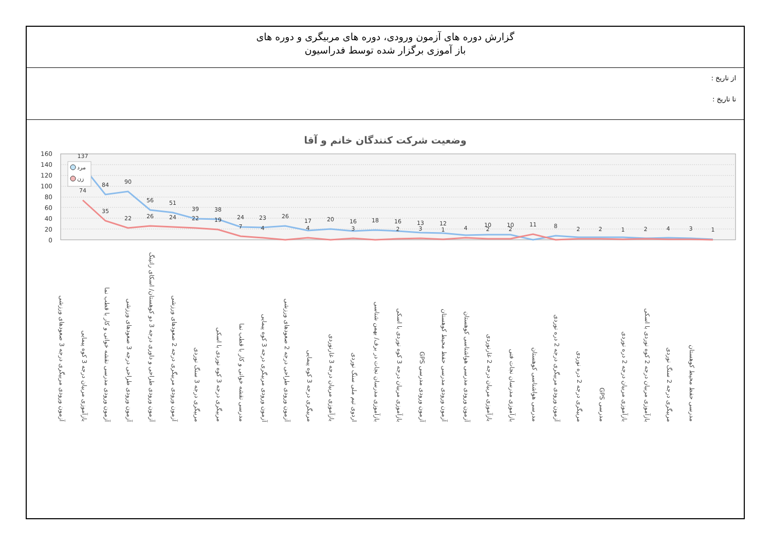گزارش دوره های آزمون ورودی، دوره های مربیگری و دوره های
باز آموزی برگزار شده توسط فدراسیون
از تاریخ :
تا تاریخ :
وضعیت شرکت کنندگان خانم و آقا
160
140
120
100
80
60
40
20
0
137
84
90
56
51
39
38
24
23
26
17
20
16
18
16
13
12
10
10
8
74
35
22
26
24
22
19
7
4
4
3
2
3
1
4
2
2
11
2
2
1
2
4
3
1
مرد
زن
آزمون ورودی مربیگری درجه 3 صعودهای ورزشی
بازآموزی مربیان درجه 3 کوه پیمایی
آزمون ورودی مدرسی نقشه خوانی و کار با قطب نما
آزمون ورودی طراحی درجه 3 صعودهای ورزشی
آزمون ورودی طراحی و داوری درجه 3 دو کوهستان/ اسکای رانینگ
آزمون ورودی مربیگری درجه 2 صعودهای ورزشی
مربیگری درجه 3 سنگ نوردی
مربیگری درجه 3 کوه نوردی با اسکی
مدرسی نقشه خوانی و کار با قطب نما
آزمون ورودی مربیگری درجه 3 کوه پیمایی
آزمون ورودی طراحی درجه 2 صعودهای ورزشی
مربیگری درجه 3 کوه پیمایی
بازآموزی مربیان درجه 3 غارنوردی
اردوی تیم ملی سنگ نوردی
بازآموزی مدرسان نجات در برف/ بهمن شناسی
بازآموزی مربیان درجه 3 کوه نوردی با اسکی
آزمون ورودی مدرسی GPS
آزمون ورودی مدرسی حفظ محیط کوهستان
آزمون ورودی مدرسی هواشناسی کوهستان
بازآموزی مربیان درجه 2 غارنوردی
بازآموزی مدرسان نجات فنی
مدرسی هواشناسی کوهستان
آزمون ورودی مربیگری درجه 2 دره نوردی
مربیگری درجه 2 دره نوردی
مدرسی GPS
بازآموزی مربیان درجه 2 دره نوردی
بازآموزی مربیان درجه 2 کوه نوردی با اسکی
مربیگری درجه 2 سنگ نوردی
مدرسی حفظ محیط کوهستان